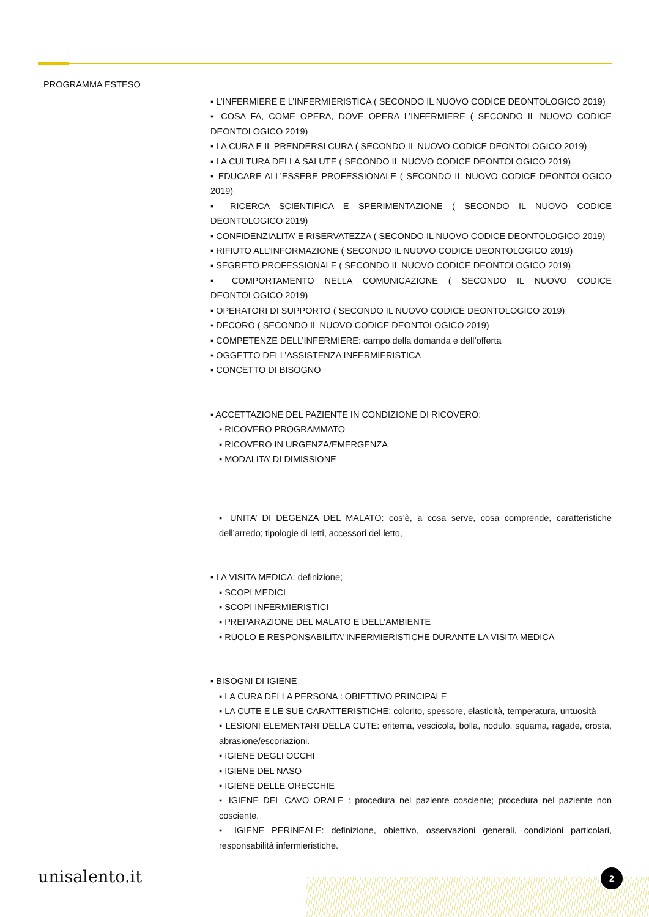PROGRAMMA ESTESO
▪ L’INFERMIERE E L’INFERMIERISTICA ( SECONDO IL NUOVO CODICE DEONTOLOGICO 2019)
▪ COSA FA, COME OPERA, DOVE OPERA L’INFERMIERE ( SECONDO IL NUOVO CODICE DEONTOLOGICO 2019)
▪ LA CURA E IL PRENDERSI CURA ( SECONDO IL NUOVO CODICE DEONTOLOGICO 2019)
▪ LA CULTURA DELLA SALUTE ( SECONDO IL NUOVO CODICE DEONTOLOGICO 2019)
▪ EDUCARE ALL’ESSERE PROFESSIONALE ( SECONDO IL NUOVO CODICE DEONTOLOGICO 2019)
▪ RICERCA SCIENTIFICA E SPERIMENTAZIONE ( SECONDO IL NUOVO CODICE DEONTOLOGICO 2019)
▪ CONFIDENZIALITA’ E RISERVATEZZA ( SECONDO IL NUOVO CODICE DEONTOLOGICO 2019)
▪ RIFIUTO ALL’INFORMAZIONE ( SECONDO IL NUOVO CODICE DEONTOLOGICO 2019)
▪ SEGRETO PROFESSIONALE ( SECONDO IL NUOVO CODICE DEONTOLOGICO 2019)
▪ COMPORTAMENTO NELLA COMUNICAZIONE ( SECONDO IL NUOVO CODICE DEONTOLOGICO 2019)
▪ OPERATORI DI SUPPORTO ( SECONDO IL NUOVO CODICE DEONTOLOGICO 2019)
▪ DECORO ( SECONDO IL NUOVO CODICE DEONTOLOGICO 2019)
▪ COMPETENZE DELL’INFERMIERE: campo della domanda e dell’offerta
▪ OGGETTO DELL’ASSISTENZA INFERMIERISTICA
▪ CONCETTO DI BISOGNO
▪ ACCETTAZIONE DEL PAZIENTE IN CONDIZIONE DI RICOVERO:
▪ RICOVERO PROGRAMMATO
▪ RICOVERO IN URGENZA/EMERGENZA
▪ MODALITA’ DI DIMISSIONE
▪ UNITA’ DI DEGENZA DEL MALATO: cos’è, a cosa serve, cosa comprende, caratteristiche dell’arredo; tipologie di letti, accessori del letto,
▪ LA VISITA MEDICA: definizione;
▪ SCOPI MEDICI
▪ SCOPI INFERMIERISTICI
▪ PREPARAZIONE DEL MALATO E DELL’AMBIENTE
▪ RUOLO E RESPONSABILITA’ INFERMIERISTICHE DURANTE LA VISITA MEDICA
▪ BISOGNI DI IGIENE
▪ LA CURA DELLA PERSONA : OBIETTIVO PRINCIPALE
▪ LA CUTE E LE SUE CARATTERISTICHE: colorito, spessore, elasticità, temperatura, untuosità
▪ LESIONI ELEMENTARI DELLA CUTE: eritema, vescicola, bolla, nodulo, squama, ragade, crosta, abrasione/escoriazioni.
▪ IGIENE DEGLI OCCHI
▪ IGIENE DEL NASO
▪ IGIENE DELLE ORECCHIE
▪ IGIENE DEL CAVO ORALE : procedura nel paziente cosciente; procedura nel paziente non cosciente.
▪ IGIENE PERINEALE: definizione, obiettivo, osservazioni generali, condizioni particolari, responsabilità infermieristiche.
unisalento.it 2